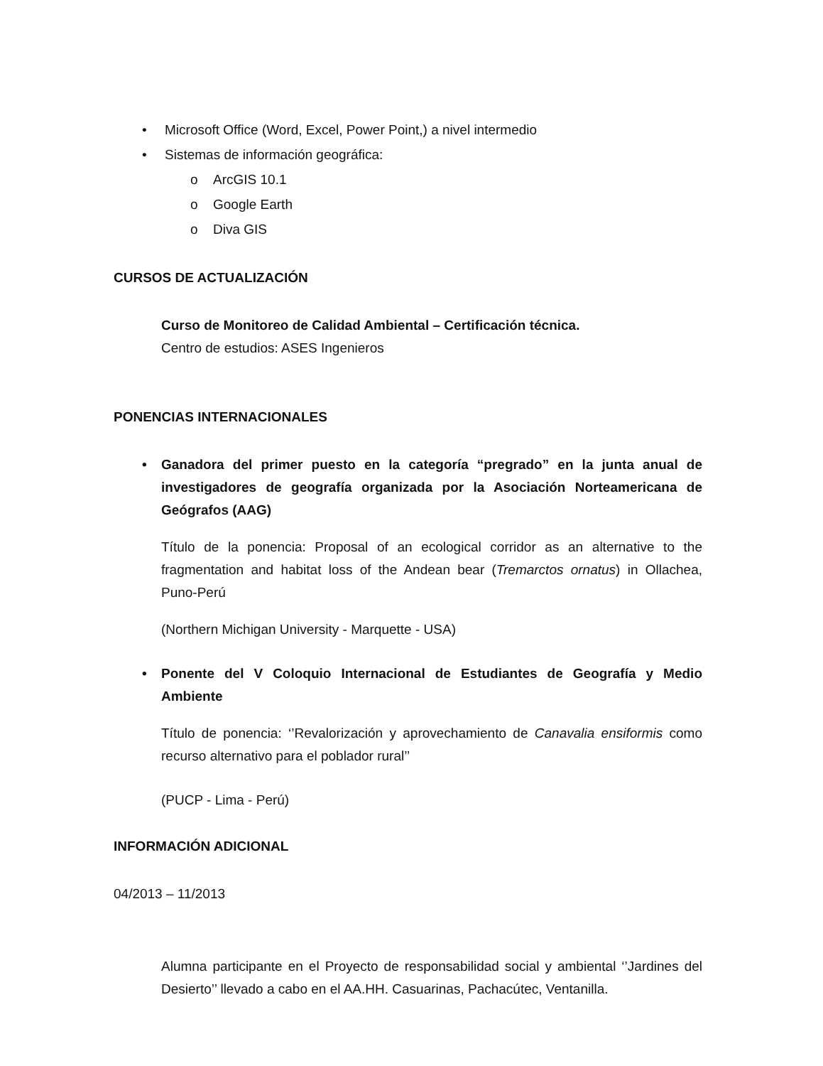• Microsoft Office (Word, Excel, Power Point,) a nivel intermedio
• Sistemas de información geográfica:
o ArcGIS 10.1
o Google Earth
o Diva GIS
CURSOS DE ACTUALIZACIÓN
Curso de Monitoreo de Calidad Ambiental – Certificación técnica.
Centro de estudios: ASES Ingenieros
PONENCIAS INTERNACIONALES
• Ganadora del primer puesto en la categoría “pregrado” en la junta anual de investigadores de geografía organizada por la Asociación Norteamericana de Geógrafos (AAG)
Título de la ponencia: Proposal of an ecological corridor as an alternative to the fragmentation and habitat loss of the Andean bear (Tremarctos ornatus) in Ollachea, Puno-Perú
(Northern Michigan University - Marquette - USA)
• Ponente del V Coloquio Internacional de Estudiantes de Geografía y Medio Ambiente
Título de ponencia: ‘’Revalorización y aprovechamiento de Canavalia ensiformis como recurso alternativo para el poblador rural’’
(PUCP - Lima - Perú)
INFORMACIÓN ADICIONAL
04/2013 – 11/2013
Alumna participante en el Proyecto de responsabilidad social y ambiental ‘’Jardines del Desierto’’ llevado a cabo en el AA.HH. Casuarinas, Pachacútec, Ventanilla.